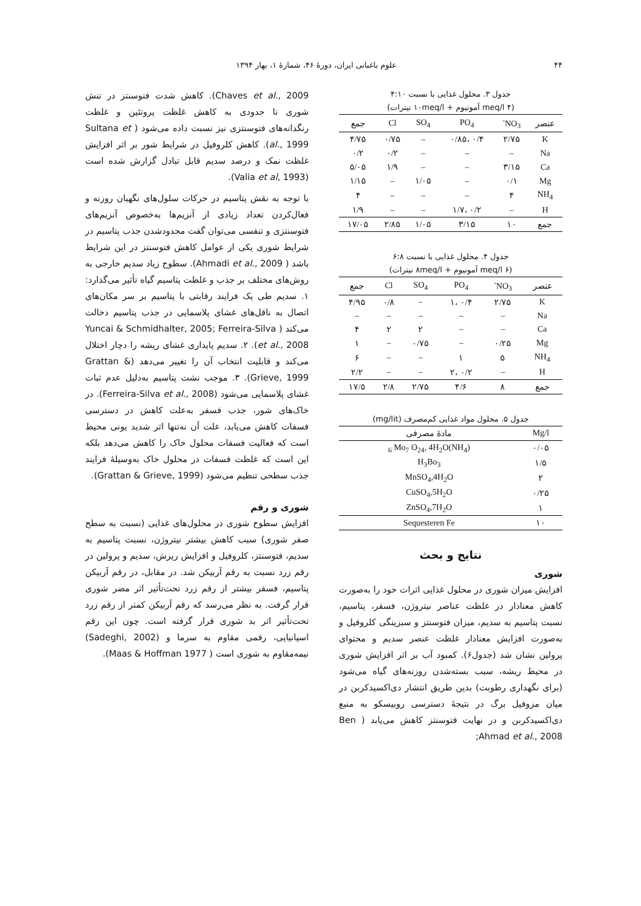۴۴ علوم باغبانی ایران، دورهٔ ۴۶، شمارهٔ ۱، بهار ۱۳۹۴
جدول ۳. محلول غذایی با نسبت ۴:۱۰
(۴ meq/l آمونیوم + ۱۰meq/l نیترات)
| عنصر | NO<sub>3</sub><sup>-</sup> | PO<sub>4</sub> | SO<sub>4</sub> | Cl | جمع |
| --- | --- | --- | --- | --- | --- |
| K | ۲/۷۵ | ۰/۴ ،۰/۸۵ | – | ۰/۷۵ | ۴/۷۵ |
| Na | – | – | – | ۰/۲ | ۰/۲ |
| Ca | ۳/۱۵ | – | – | ۱/۹ | ۵/۰۵ |
| Mg | ۰/۱ | – | ۱/۰۵ | – | ۱/۱۵ |
| NH<sub>4</sub> | ۴ | – | – | – | ۴ |
| H | – | ۰/۲ ،۱/۷ | – | – | ۱/۹ |
| جمع | ۱۰ | ۳/۱۵ | ۱/۰۵ | ۲/۸۵ | ۱۷/۰۵ |
جدول ۴. محلول غذایی با نسبت ۶:۸
(۶ meq/l آمونیوم + ۸meq/l نیترات)
| عنصر | NO<sub>3</sub><sup>-</sup> | PO<sub>4</sub> | SO<sub>4</sub> | Cl | جمع |
| --- | --- | --- | --- | --- | --- |
| K | ۲/۷۵ | ۰/۴ ،۱ | – | ۰/۸ | ۴/۹۵ |
| Na | – | – | – | – | – |
| Ca | – | – | ۲ | ۲ | ۴ |
| Mg | ۰/۲۵ | – | ۰/۷۵ | – | ۱ |
| NH<sub>4</sub> | ۵ | ۱ | – | – | ۶ |
| H | – | ۰/۲ ،۲ | – | – | ۲/۲ |
| جمع | ۸ | ۴/۶ | ۲/۷۵ | ۲/۸ | ۱۷/۵ |
جدول ۵. محلول مواد غذایی کم‌مصرف (mg/lit)
| Mg/l | مادهٔ مصرفی |
| --- | --- |
| ۰/۰۵ | (NH<sub>4</sub>)<sub>6</sub> Mo<sub>7</sub> O<sub>24</sub>, 4H<sub>2</sub>O |
| ۱/۵ | H<sub>3</sub>Bo<sub>3</sub> |
| ۲ | MnSO<sub>4</sub>,4H<sub>2</sub>O |
| ۰/۲۵ | CuSO<sub>4</sub>,5H<sub>2</sub>O |
| ۱ | ZnSO<sub>4</sub>,7H<sub>2</sub>O |
| ۱۰ | Sequesteren Fe |
نتایج و بحث
شوری
افزایش میزان شوری در محلول غذایی اثرات خود را به‌صورت کاهش معنادار در غلظت عناصر نیتروژن، فسفر، پتاسیم، نسبت پتاسیم به سدیم، میزان فتوسنتز و سبزینگی کلروفیل و به‌صورت افزایش معنادار غلظت عنصر سدیم و محتوای پرولین نشان شد (جدول۶). کمبود آب بر اثر افزایش شوری در محیط ریشه، سبب بسته‌شدن روزنه‌های گیاه می‌شود (برای نگهداری رطوبت) بدین طریق انتشار دی‌اکسیدکربن در میان مزوفیل برگ در نتیجهٔ دسترسی روبیسکو به منبع دی‌اکسیدکربن و در نهایت فتوسنتز کاهش می‌یابد ( Ben Ahmad et al., 2008;
Chaves et al., 2009). کاهش شدت فتوسنتز در تنش شوری تا حدودی به کاهش غلظت پروتئین و غلظت رنگدانه‌های فتوسنتزی نیز نسبت داده می‌شود ( Sultana et al., 1999). کاهش کلروفیل در شرایط شور بر اثر افزایش غلظت نمک و درصد سدیم قابل تبادل گزارش شده است (Valia et al, 1993).
با توجه به نقش پتاسیم در حرکات سلول‌های نگهبان روزنه و فعال‌کردن تعداد زیادی از آنزیم‌ها به‌خصوص آنزیم‌های فتوسنتزی و تنفسی می‌توان گفت محدودشدن جذب پتاسیم در شرایط شوری یکی از عوامل کاهش فتوسنتز در این شرایط باشد ( Ahmadi et al., 2009). سطوح زیاد سدیم خارجی به روش‌های مختلف بر جذب و غلظت پتاسیم گیاه تأثیر می‌گذارد: ۱. سدیم طی یک فرایند رقابتی با پتاسیم بر سر مکان‌های اتصال به ناقل‌های غشای پلاسمایی در جذب پتاسیم دخالت می‌کند ( Yuncai & Schmidhalter, 2005; Ferreira-Silva et al., 2008). ۲. سدیم پایداری غشای ریشه را دچار اختلال می‌کند و قابلیت انتخاب آن را تغییر می‌دهد (Grattan & Grieve, 1999). ۳. موجب نشت پتاسیم به‌دلیل عدم ثبات غشای پلاسمایی می‌شود (Ferreira-Silva et al., 2008). در خاک‌های شور، جذب فسفر به‌علت کاهش در دسترسی فسفات کاهش می‌یابد، علت آن نه‌تنها اثر شدید یونی محیط است که فعالیت فسفات محلول خاک را کاهش می‌دهد بلکه این است که غلظت فسفات در محلول خاک به‌وسیلهٔ فرایند جذب سطحی تنظیم می‌شود (Grattan & Grieve, 1999).
شوری و رقم
افزایش سطوح شوری در محلول‌های غذایی (نسبت به سطح صفر شوری) سبب کاهش بیشتر نیتروژن، نسبت پتاسیم به سدیم، فتوسنتز، کلروفیل و افزایش ریزش، سدیم و پرولین در رقم زرد نسبت به رقم آربیکن شد. در مقابل، در رقم آربیکن پتاسیم، فسفر بیشتر از رقم زرد تحت‌تأثیر اثر مضر شوری قرار گرفت. به نظر می‌رسد که رقم آربیکن کمتر از رقم زرد تحت‌تأثیر اثر بد شوری قرار گرفته است. چون این رقم اسپانیایی، رقمی مقاوم به سرما و (Sadeghi, 2002) نیمه‌مقاوم به شوری است ( Maas & Hoffman 1977).